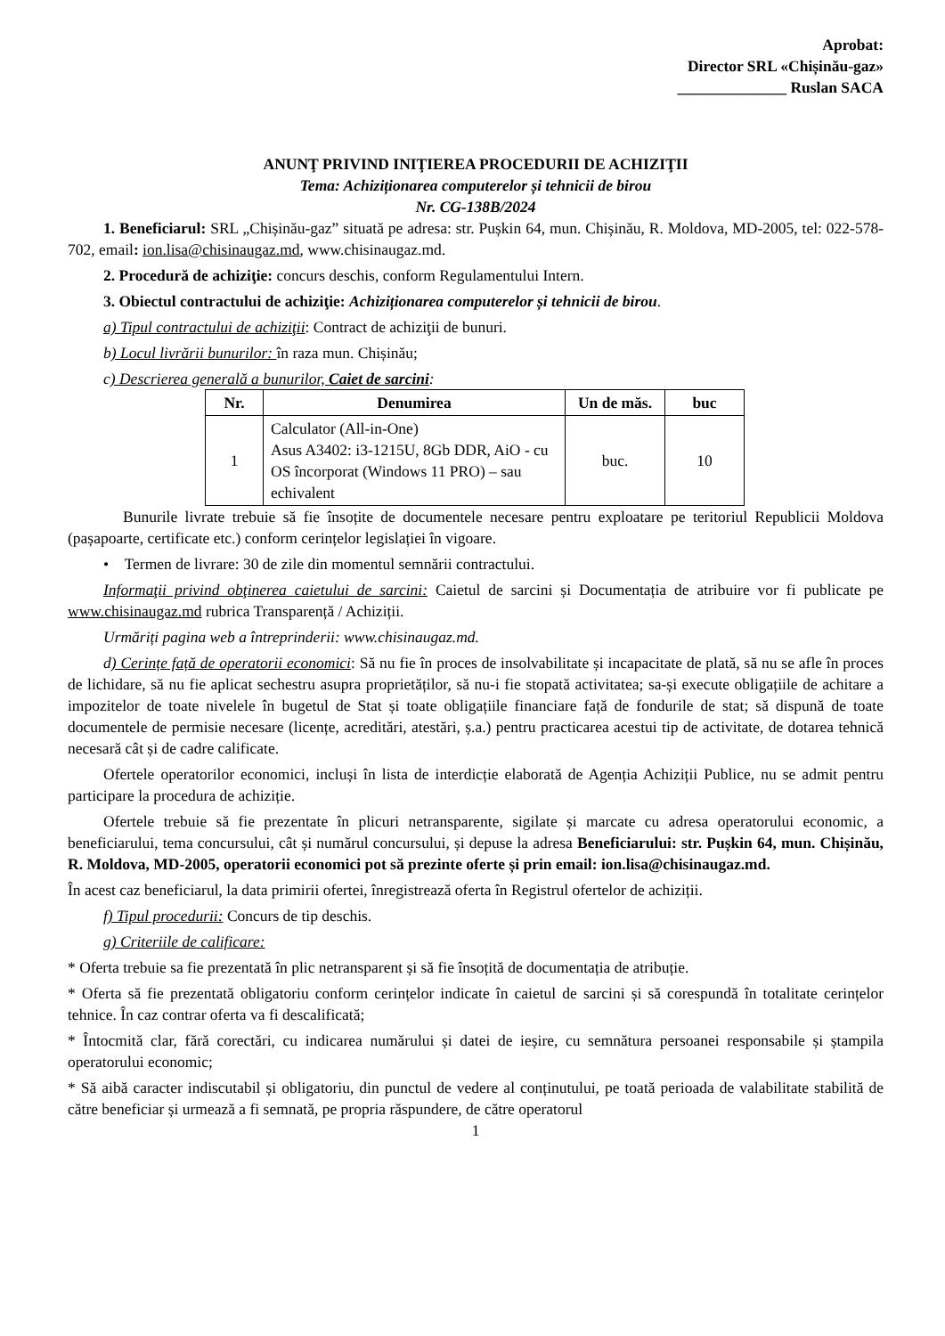Aprobat:
Director SRL «Chișinău-gaz»
______________ Ruslan SACA
ANUNŢ PRIVIND INIŢIEREA PROCEDURII DE ACHIZIŢII
Tema: Achiziționarea computerelor și tehnicii de birou
Nr. CG-138B/2024
1. Beneficiarul: SRL „Chișinău-gaz” situată pe adresa: str. Pușkin 64, mun. Chișinău, R. Moldova, MD-2005, tel: 022-578-702, email: ion.lisa@chisinaugaz.md, www.chisinaugaz.md.
2. Procedură de achiziţie: concurs deschis, conform Regulamentului Intern.
3. Obiectul contractului de achiziţie: Achiziționarea computerelor și tehnicii de birou.
a) Tipul contractului de achiziţii: Contract de achiziţii de bunuri.
b) Locul livrării bunurilor: în raza mun. Chișinău;
c) Descrierea generală a bunurilor, Caiet de sarcini:
| Nr. | Denumirea | Un de măs. | buc |
| --- | --- | --- | --- |
| 1 | Calculator (All-in-One) Asus A3402: i3-1215U, 8Gb DDR, AiO - cu OS încorporat (Windows 11 PRO) – sau echivalent | buc. | 10 |
Bunurile livrate trebuie să fie însoțite de documentele necesare pentru exploatare pe teritoriul Republicii Moldova (pașapoarte, certificate etc.) conform cerințelor legislației în vigoare.
• Termen de livrare: 30 de zile din momentul semnării contractului.
Informaţii privind obţinerea caietului de sarcini: Caietul de sarcini și Documentația de atribuire vor fi publicate pe www.chisinaugaz.md rubrica Transparență / Achiziții.
Urmăriți pagina web a întreprinderii: www.chisinaugaz.md.
d) Cerințe față de operatorii economici: Să nu fie în proces de insolvabilitate și incapacitate de plată, să nu se afle în proces de lichidare, să nu fie aplicat sechestru asupra proprietăților, să nu-i fie stopată activitatea; sa-și execute obligațiile de achitare a impozitelor de toate nivelele în bugetul de Stat și toate obligațiile financiare față de fondurile de stat; să dispună de toate documentele de permisie necesare (licențe, acreditări, atestări, ș.a.) pentru practicarea acestui tip de activitate, de dotarea tehnică necesară cât și de cadre calificate.
Ofertele operatorilor economici, incluși în lista de interdicție elaborată de Agenția Achiziții Publice, nu se admit pentru participare la procedura de achiziție.
Ofertele trebuie să fie prezentate în plicuri netransparente, sigilate și marcate cu adresa operatorului economic, a beneficiarului, tema concursului, cât și numărul concursului, și depuse la adresa Beneficiarului: str. Pușkin 64, mun. Chișinău, R. Moldova, MD-2005, operatorii economici pot să prezinte oferte și prin email: ion.lisa@chisinaugaz.md.
În acest caz beneficiarul, la data primirii ofertei, înregistrează oferta în Registrul ofertelor de achiziții.
f) Tipul procedurii: Concurs de tip deschis.
g) Criteriile de calificare:
* Oferta trebuie sa fie prezentată în plic netransparent și să fie însoțită de documentația de atribuție.
* Oferta să fie prezentată obligatoriu conform cerințelor indicate în caietul de sarcini și să corespundă în totalitate cerințelor tehnice. În caz contrar oferta va fi descalificată;
* Întocmită clar, fără corectări, cu indicarea numărului și datei de ieșire, cu semnătura persoanei responsabile și ștampila operatorului economic;
* Să aibă caracter indiscutabil și obligatoriu, din punctul de vedere al conținutului, pe toată perioada de valabilitate stabilită de către beneficiar și urmează a fi semnată, pe propria răspundere, de către operatorul
1